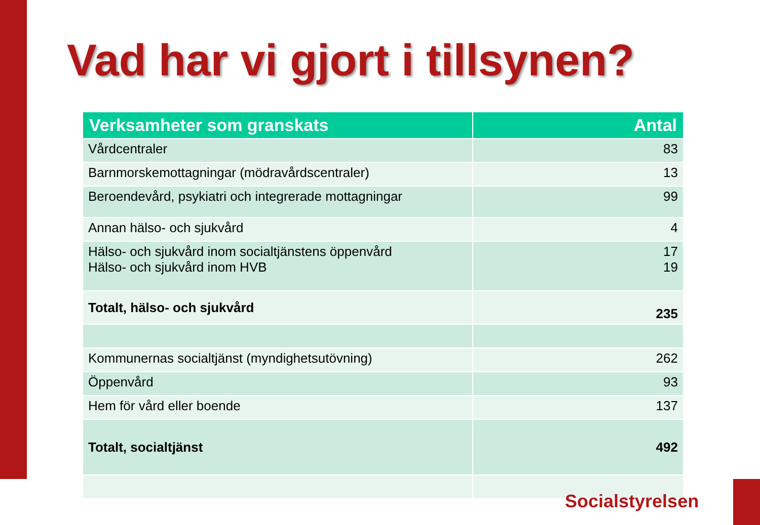Vad har vi gjort i tillsynen?
| Verksamheter som granskats | Antal |
| --- | --- |
| Vårdcentraler | 83 |
| Barnmorskemottagningar (mödravårdscentraler) | 13 |
| Beroendevård, psykiatri och integrerade mottagningar | 99 |
| Annan hälso- och sjukvård | 4 |
| Hälso- och sjukvård inom socialtjänstens öppenvård Hälso- och sjukvård inom HVB | 17 19 |
| Totalt, hälso- och sjukvård | 235 |
| Kommunernas socialtjänst (myndighetsutövning) | 262 |
| Öppenvård | 93 |
| Hem för vård eller boende | 137 |
| Totalt, socialtjänst | 492 |
Socialstyrelsen